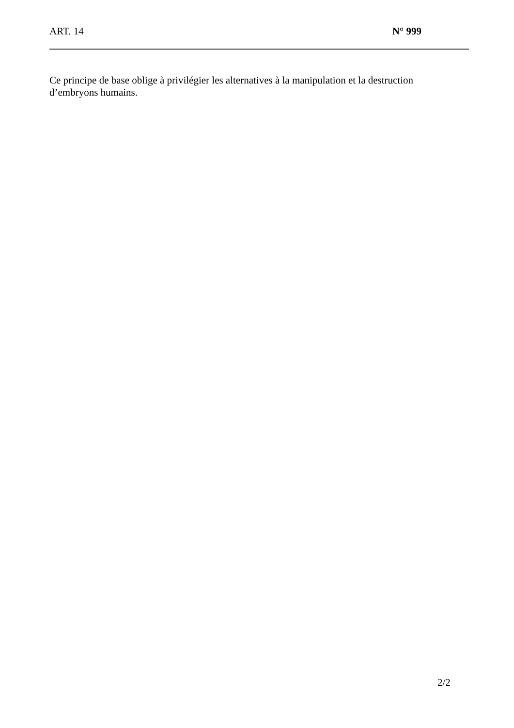ART. 14 N° 999
Ce principe de base oblige à privilégier les alternatives à la manipulation et la destruction d’embryons humains.
2/2